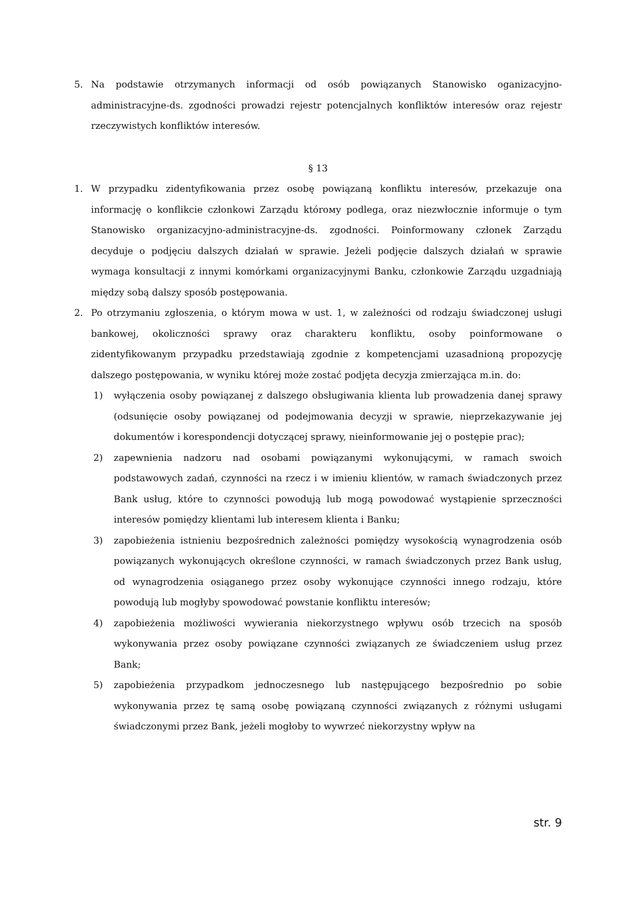5. Na podstawie otrzymanych informacji od osób powiązanych Stanowisko oganizacyjno-administracyjne-ds. zgodności prowadzi rejestr potencjalnych konfliktów interesów oraz rejestr rzeczywistych konfliktów interesów.
§ 13
1. W przypadku zidentyfikowania przez osobę powiązaną konfliktu interesów, przekazuje ona informację o konflikcie członkowi Zarządu którому podlega, oraz niezwłocznie informuje o tym Stanowisko organizacyjno-administracyjne-ds. zgodności. Poinformowany członek Zarządu decyduje o podjęciu dalszych działań w sprawie. Jeżeli podjęcie dalszych działań w sprawie wymaga konsultacji z innymi komórkami organizacyjnymi Banku, członkowie Zarządu uzgadniają między sobą dalszy sposób postępowania.
2. Po otrzymaniu zgłoszenia, o którym mowa w ust. 1, w zależności od rodzaju świadczonej usługi bankowej, okoliczności sprawy oraz charakteru konfliktu, osoby poinformowane o zidentyfikowanym przypadku przedstawiają zgodnie z kompetencjami uzasadnioną propozycję dalszego postępowania, w wyniku której może zostać podjęta decyzja zmierzająca m.in. do:
1) wyłączenia osoby powiązanej z dalszego obsługiwania klienta lub prowadzenia danej sprawy (odsunięcie osoby powiązanej od podejmowania decyzji w sprawie, nieprzekazywanie jej dokumentów i korespondencji dotyczącej sprawy, nieinformowanie jej o postępie prac);
2) zapewnienia nadzoru nad osobami powiązanymi wykonującymi, w ramach swoich podstawowych zadań, czynności na rzecz i w imieniu klientów, w ramach świadczonych przez Bank usług, które to czynności powodują lub mogą powodować wystąpienie sprzeczności interesów pomiędzy klientami lub interesem klienta i Banku;
3) zapobieżenia istnieniu bezpośrednich zależności pomiędzy wysokością wynagrodzenia osób powiązanych wykonujących określone czynności, w ramach świadczonych przez Bank usług, od wynagrodzenia osiąganego przez osoby wykonujące czynności innego rodzaju, które powodują lub mogłyby spowodować powstanie konfliktu interesów;
4) zapobieżenia możliwości wywierania niekorzystnego wpływu osób trzecich na sposób wykonywania przez osoby powiązane czynności związanych ze świadczeniem usług przez Bank;
5) zapobieżenia przypadkom jednoczesnego lub następującego bezpośrednio po sobie wykonywania przez tę samą osobę powiązaną czynności związanych z różnymi usługami świadczonymi przez Bank, jeżeli mogłoby to wywrzeć niekorzystny wpływ na
str. 9